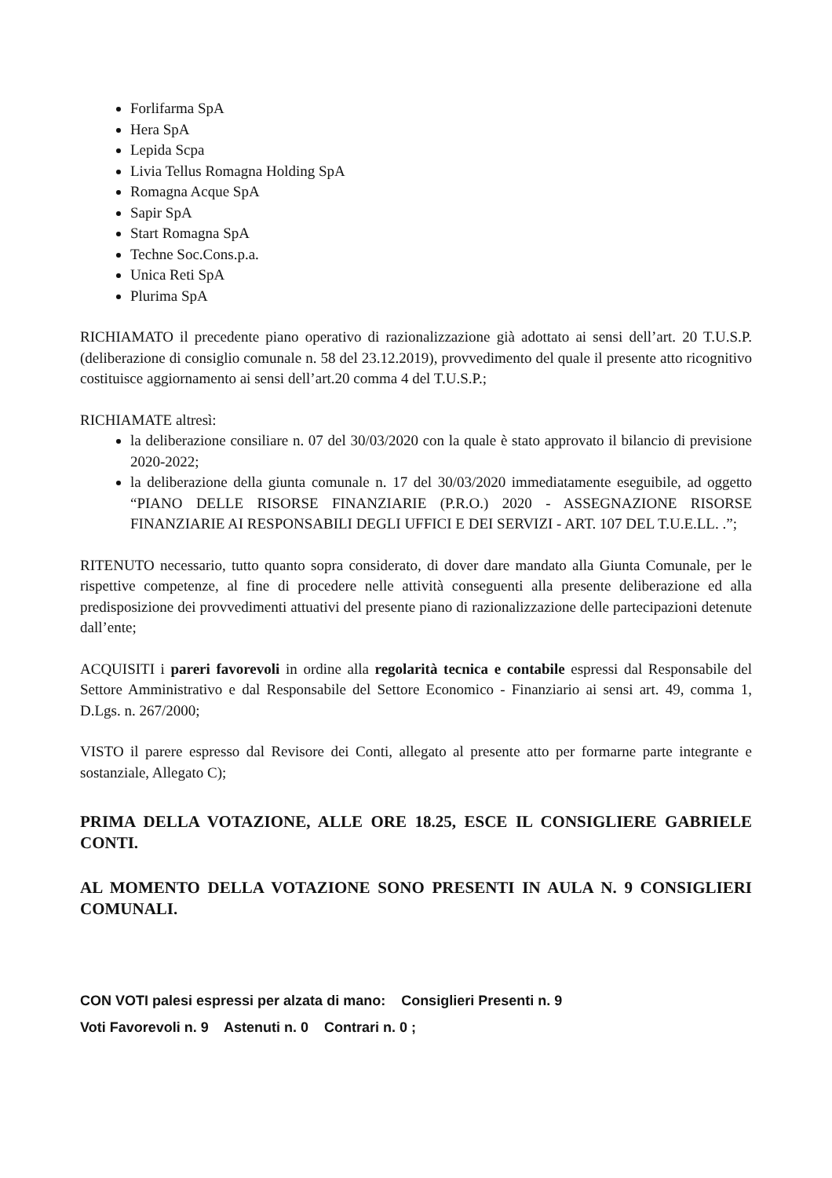Forlifarma SpA
Hera SpA
Lepida Scpa
Livia Tellus Romagna Holding SpA
Romagna Acque SpA
Sapir SpA
Start Romagna SpA
Techne Soc.Cons.p.a.
Unica Reti SpA
Plurima SpA
RICHIAMATO il precedente piano operativo di razionalizzazione già adottato ai sensi dell’art. 20 T.U.S.P. (deliberazione di consiglio comunale n. 58 del 23.12.2019), provvedimento del quale il presente atto ricognitivo costituisce aggiornamento ai sensi dell’art.20 comma 4 del T.U.S.P.;
RICHIAMATE altresì:
la deliberazione consiliare n. 07 del 30/03/2020 con la quale è stato approvato il bilancio di previsione 2020-2022;
la deliberazione della giunta comunale n. 17 del 30/03/2020 immediatamente eseguibile, ad oggetto “PIANO DELLE RISORSE FINANZIARIE (P.R.O.) 2020 - ASSEGNAZIONE RISORSE FINANZIARIE AI RESPONSABILI DEGLI UFFICI E DEI SERVIZI - ART. 107 DEL T.U.E.LL. .”;
RITENUTO necessario, tutto quanto sopra considerato, di dover dare mandato alla Giunta Comunale, per le rispettive competenze, al fine di procedere nelle attività conseguenti alla presente deliberazione ed alla predisposizione dei provvedimenti attuativi del presente piano di razionalizzazione delle partecipazioni detenute dall’ente;
ACQUISITI i pareri favorevoli in ordine alla regolarità tecnica e contabile espressi dal Responsabile del Settore Amministrativo e dal Responsabile del Settore Economico - Finanziario ai sensi art. 49, comma 1, D.Lgs. n. 267/2000;
VISTO il parere espresso dal Revisore dei Conti, allegato al presente atto per formarne parte integrante e sostanziale, Allegato C);
PRIMA DELLA VOTAZIONE, ALLE ORE 18.25, ESCE IL CONSIGLIERE GABRIELE CONTI.
AL MOMENTO DELLA VOTAZIONE SONO PRESENTI IN AULA N. 9 CONSIGLIERI COMUNALI.
CON VOTI palesi espressi per alzata di mano: Consiglieri Presenti n. 9
Voti Favorevoli n. 9 Astenuti n. 0 Contrari n. 0 ;